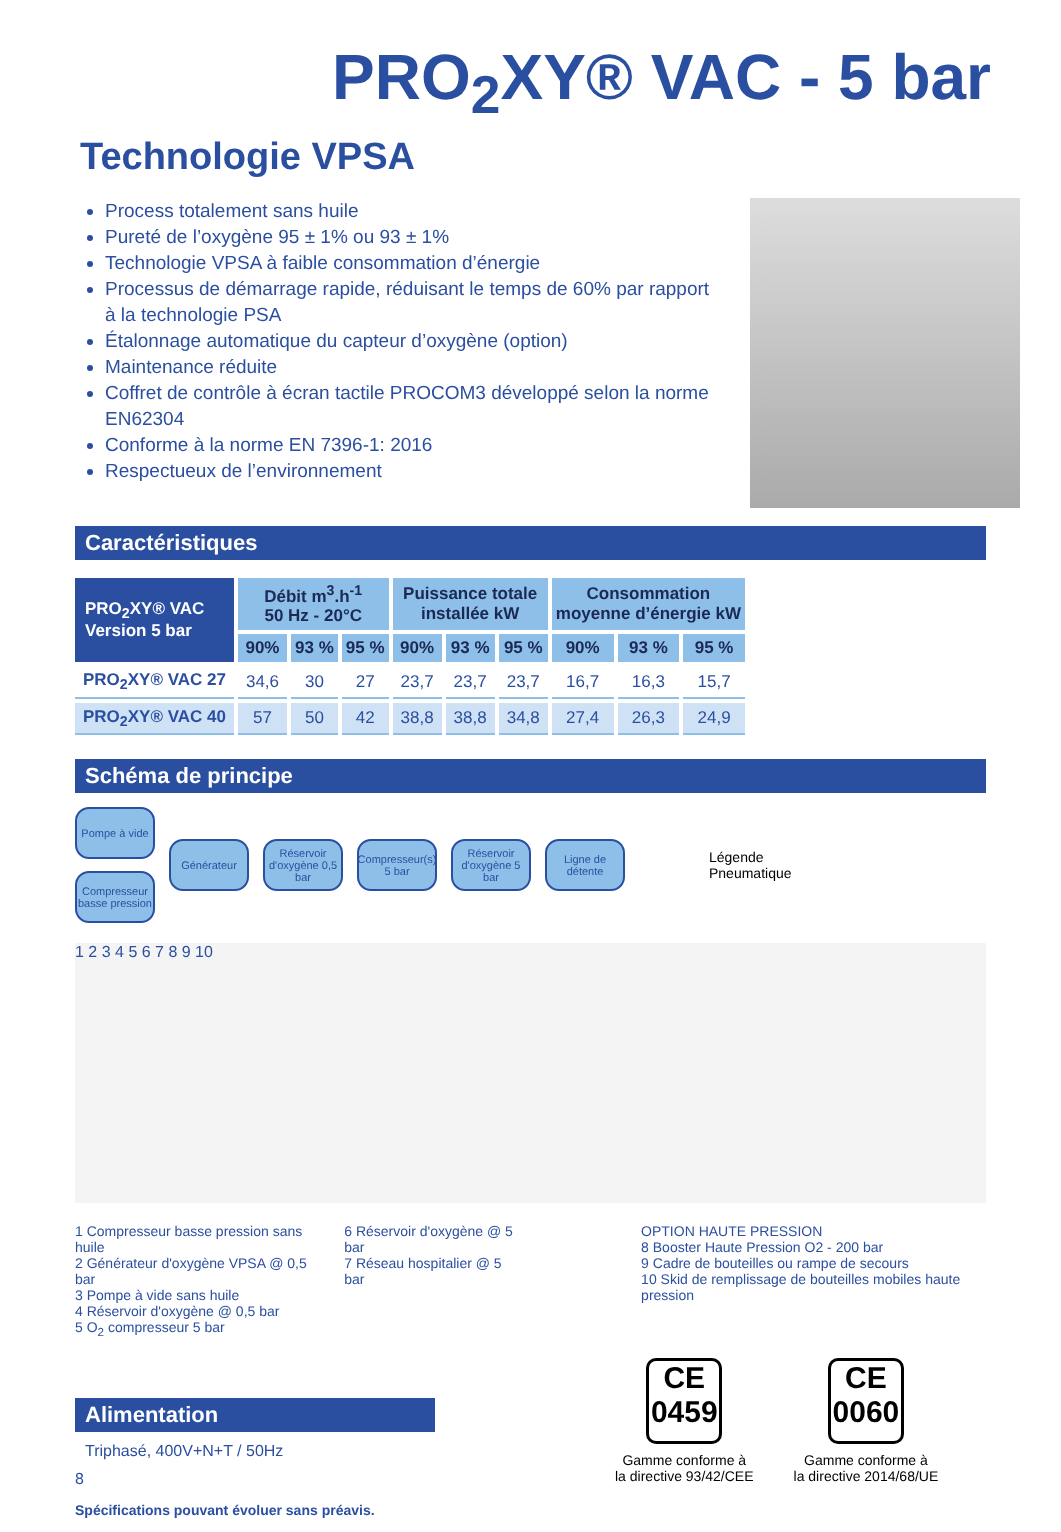PRO<sub>2</sub>XY® VAC - 5 bar
Technologie VPSA
Process totalement sans huile
Pureté de l’oxygène 95 ± 1% ou 93 ± 1%
Technologie VPSA à faible consommation d’énergie
Processus de démarrage rapide, réduisant le temps de 60% par rapport à la technologie PSA
Étalonnage automatique du capteur d’oxygène (option)
Maintenance réduite
Coffret de contrôle à écran tactile PROCOM3 développé selon la norme EN62304
Conforme à la norme EN 7396-1: 2016
Respectueux de l’environnement
Caractéristiques
| PRO<sub>2</sub>XY® VAC Version 5 bar | Débit m<sup>3</sup>.h<sup>-1</sup> 50 Hz - 20°C | | | Puissance totale installée kW | | | Consommation moyenne d’énergie kW | | |
| --- | --- | --- | --- | --- | --- | --- | --- | --- | --- |
| | 90% | 93 % | 95 % | 90% | 93 % | 95 % | 90% | 93 % | 95 % |
| PRO<sub>2</sub>XY® VAC 27 | 34,6 | 30 | 27 | 23,7 | 23,7 | 23,7 | 16,7 | 16,3 | 15,7 |
| PRO<sub>2</sub>XY® VAC 40 | 57 | 50 | 42 | 38,8 | 38,8 | 34,8 | 27,4 | 26,3 | 24,9 |
Schéma de principe
Pompe à vide
Compresseur basse pression
Générateur
Réservoir d'oxygène 0,5 bar
Compresseur(s) 5 bar
Réservoir d'oxygène 5 bar
Ligne de détente
Légende
Pneumatique
1 2 3 4 5 6 7 8 9 10
1 Compresseur basse pression sans huile
2 Générateur d'oxygène VPSA @ 0,5 bar
3 Pompe à vide sans huile
4 Réservoir d'oxygène @ 0,5 bar
5 O<sub>2</sub> compresseur 5 bar
6 Réservoir d'oxygène @ 5 bar
7 Réseau hospitalier @ 5 bar
OPTION HAUTE PRESSION
8 Booster Haute Pression O2 - 200 bar
9 Cadre de bouteilles ou rampe de secours
10 Skid de remplissage de bouteilles mobiles haute pression
Alimentation
Triphasé, 400V+N+T / 50Hz
8
Spécifications pouvant évoluer sans préavis.
CE
0459
Gamme conforme à
la directive 93/42/CEE
CE
0060
Gamme conforme à
la directive 2014/68/UE